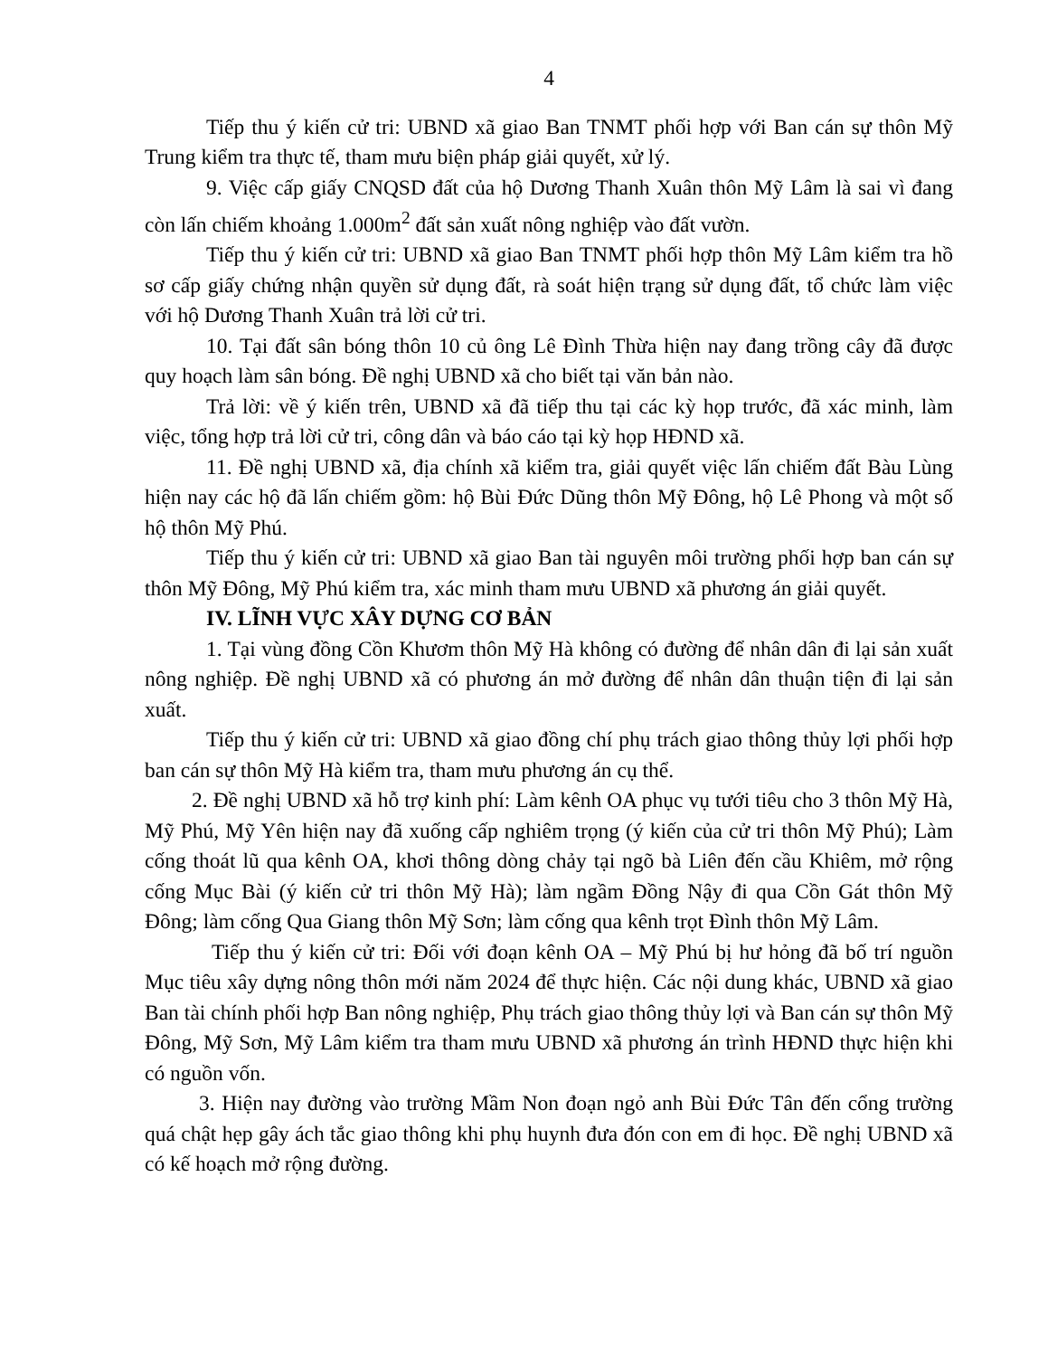4
Tiếp thu ý kiến cử tri: UBND xã giao Ban TNMT phối hợp với Ban cán sự thôn Mỹ Trung kiểm tra thực tế, tham mưu biện pháp giải quyết, xử lý.
9. Việc cấp giấy CNQSD đất của hộ Dương Thanh Xuân thôn Mỹ Lâm là sai vì đang còn lấn chiếm khoảng 1.000m<sup>2</sup> đất sản xuất nông nghiệp vào đất vườn.
Tiếp thu ý kiến cử tri: UBND xã giao Ban TNMT phối hợp thôn Mỹ Lâm kiểm tra hồ sơ cấp giấy chứng nhận quyền sử dụng đất, rà soát hiện trạng sử dụng đất, tổ chức làm việc với hộ Dương Thanh Xuân trả lời cử tri.
10. Tại đất sân bóng thôn 10 củ ông Lê Đình Thừa hiện nay đang trồng cây đã được quy hoạch làm sân bóng. Đề nghị UBND xã cho biết tại văn bản nào.
Trả lời: về ý kiến trên, UBND xã đã tiếp thu tại các kỳ họp trước, đã xác minh, làm việc, tổng hợp trả lời cử tri, công dân và báo cáo tại kỳ họp HĐND xã.
11. Đề nghị UBND xã, địa chính xã kiểm tra, giải quyết việc lấn chiếm đất Bàu Lùng hiện nay các hộ đã lấn chiếm gồm: hộ Bùi Đức Dũng thôn Mỹ Đông, hộ Lê Phong và một số hộ thôn Mỹ Phú.
Tiếp thu ý kiến cử tri: UBND xã giao Ban tài nguyên môi trường phối hợp ban cán sự thôn Mỹ Đông, Mỹ Phú kiểm tra, xác minh tham mưu UBND xã phương án giải quyết.
IV. LĨNH VỰC XÂY DỰNG CƠ BẢN
1. Tại vùng đồng Cồn Khươm thôn Mỹ Hà không có đường để nhân dân đi lại sản xuất nông nghiệp. Đề nghị UBND xã có phương án mở đường để nhân dân thuận tiện đi lại sản xuất.
Tiếp thu ý kiến cử tri: UBND xã giao đồng chí phụ trách giao thông thủy lợi phối hợp ban cán sự thôn Mỹ Hà kiểm tra, tham mưu phương án cụ thể.
2. Đề nghị UBND xã hỗ trợ kinh phí: Làm kênh OA phục vụ tưới tiêu cho 3 thôn Mỹ Hà, Mỹ Phú, Mỹ Yên hiện nay đã xuống cấp nghiêm trọng (ý kiến của cử tri thôn Mỹ Phú); Làm cống thoát lũ qua kênh OA, khơi thông dòng chảy tại ngõ bà Liên đến cầu Khiêm, mở rộng cống Mục Bài (ý kiến cử tri thôn Mỹ Hà); làm ngầm Đồng Nậy đi qua Cồn Gát thôn Mỹ Đông; làm cống Qua Giang thôn Mỹ Sơn; làm cống qua kênh trọt Đình thôn Mỹ Lâm.
Tiếp thu ý kiến cử tri: Đối với đoạn kênh OA – Mỹ Phú bị hư hỏng đã bố trí nguồn Mục tiêu xây dựng nông thôn mới năm 2024 để thực hiện. Các nội dung khác, UBND xã giao Ban tài chính phối hợp Ban nông nghiệp, Phụ trách giao thông thủy lợi và Ban cán sự thôn Mỹ Đông, Mỹ Sơn, Mỹ Lâm kiểm tra tham mưu UBND xã phương án trình HĐND thực hiện khi có nguồn vốn.
3. Hiện nay đường vào trường Mầm Non đoạn ngỏ anh Bùi Đức Tân đến cổng trường quá chật hẹp gây ách tắc giao thông khi phụ huynh đưa đón con em đi học. Đề nghị UBND xã có kế hoạch mở rộng đường.